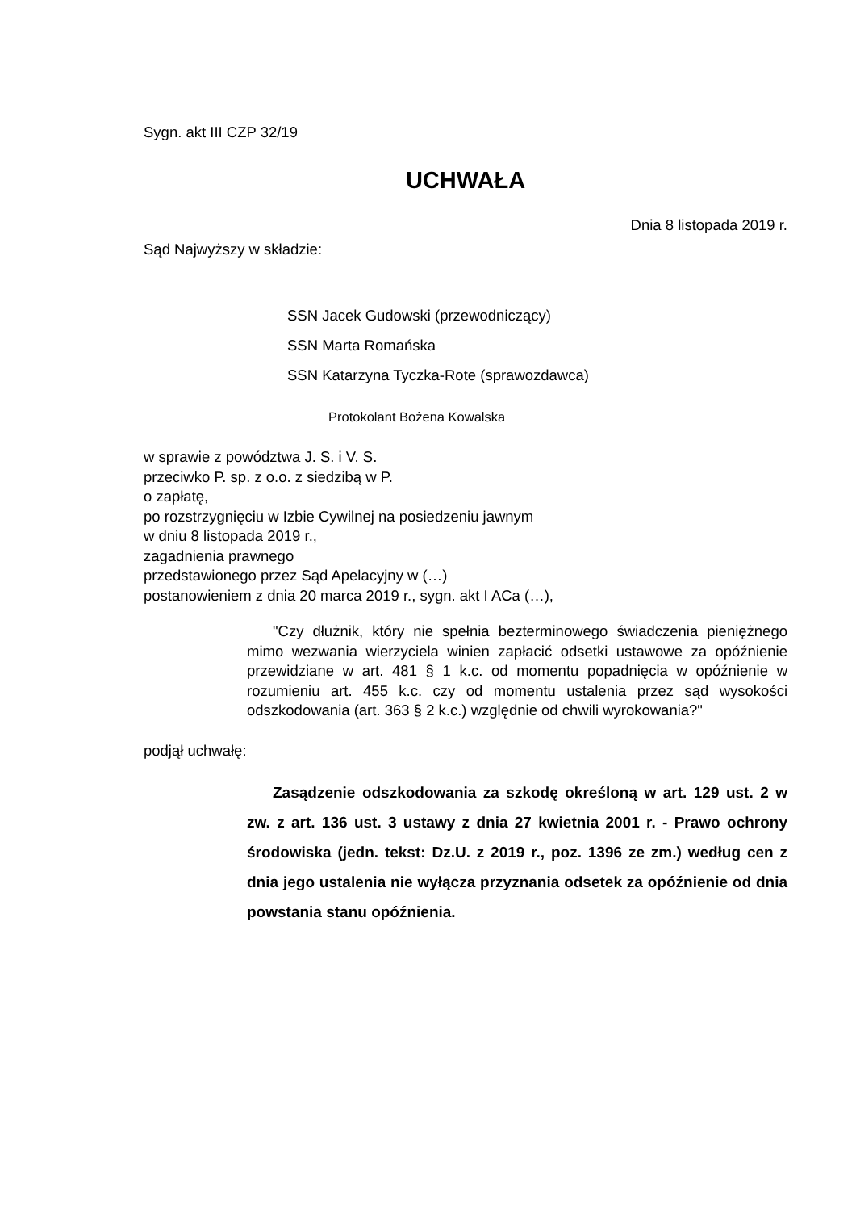Sygn. akt III CZP 32/19
UCHWAŁA
Dnia 8 listopada 2019 r.
Sąd Najwyższy w składzie:
SSN Jacek Gudowski (przewodniczący)
SSN Marta Romańska
SSN Katarzyna Tyczka-Rote (sprawozdawca)
Protokolant Bożena Kowalska
w sprawie z powództwa J. S. i V. S.
przeciwko P. sp. z o.o. z siedzibą w P.
o zapłatę,
po rozstrzygnięciu w Izbie Cywilnej na posiedzeniu jawnym
w dniu 8 listopada 2019 r.,
zagadnienia prawnego
przedstawionego przez Sąd Apelacyjny w (…)
postanowieniem z dnia 20 marca 2019 r., sygn. akt I ACa (…),
"Czy dłużnik, który nie spełnia bezterminowego świadczenia pieniężnego mimo wezwania wierzyciela winien zapłacić odsetki ustawowe za opóźnienie przewidziane w art. 481 § 1 k.c. od momentu popadnięcia w opóźnienie w rozumieniu art. 455 k.c. czy od momentu ustalenia przez sąd wysokości odszkodowania (art. 363 § 2 k.c.) względnie od chwili wyrokowania?"
podjął uchwałę:
Zasądzenie odszkodowania za szkodę określoną w art. 129 ust. 2 w zw. z art. 136 ust. 3 ustawy z dnia 27 kwietnia 2001 r. - Prawo ochrony środowiska (jedn. tekst: Dz.U. z 2019 r., poz. 1396 ze zm.) według cen z dnia jego ustalenia nie wyłącza przyznania odsetek za opóźnienie od dnia powstania stanu opóźnienia.